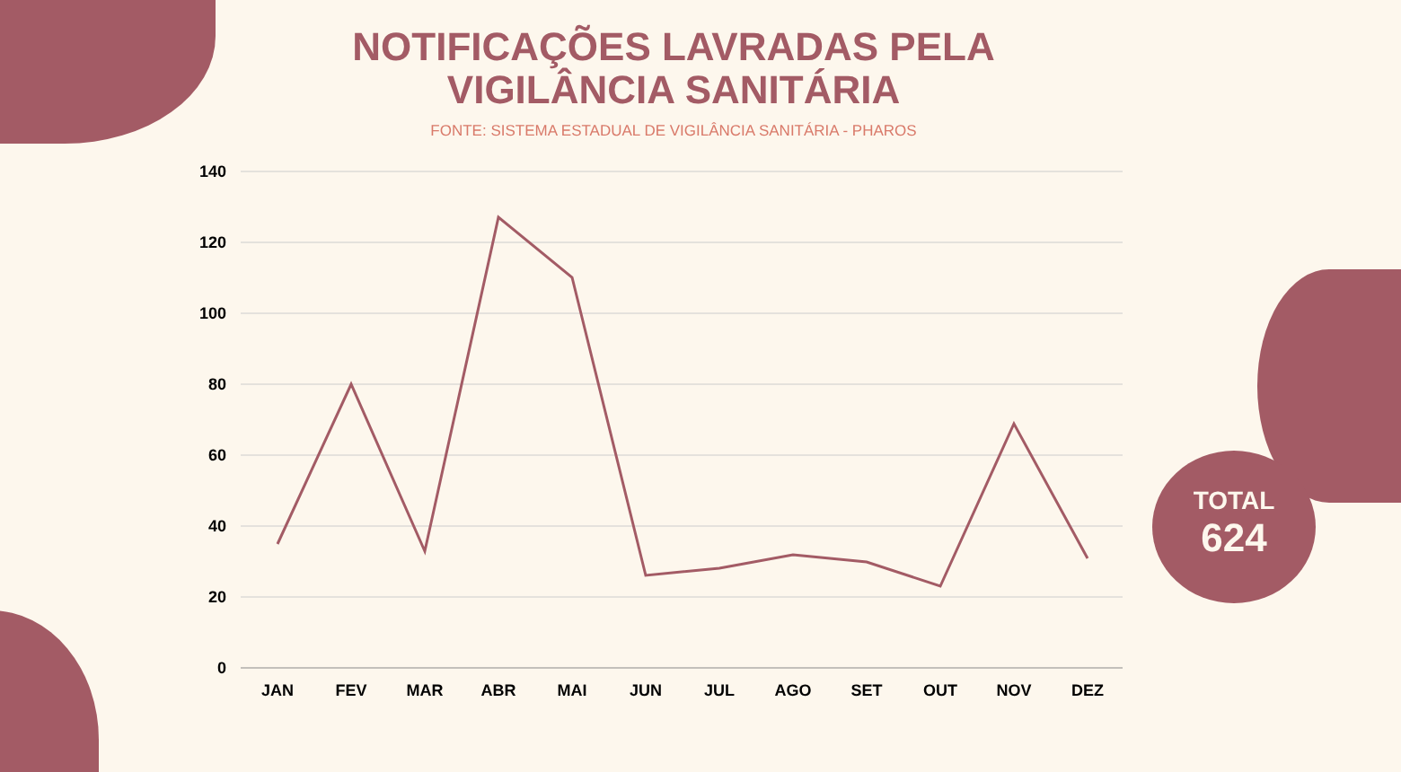NOTIFICAÇÕES LAVRADAS PELA
VIGILÂNCIA SANITÁRIA
FONTE: SISTEMA ESTADUAL DE VIGILÂNCIA SANITÁRIA - PHAROS
140
120
100
80
60
40
20
0
JAN
FEV
MAR
ABR
MAI
JUN
JUL
AGO
SET
OUT
NOV
DEZ
TOTAL
624